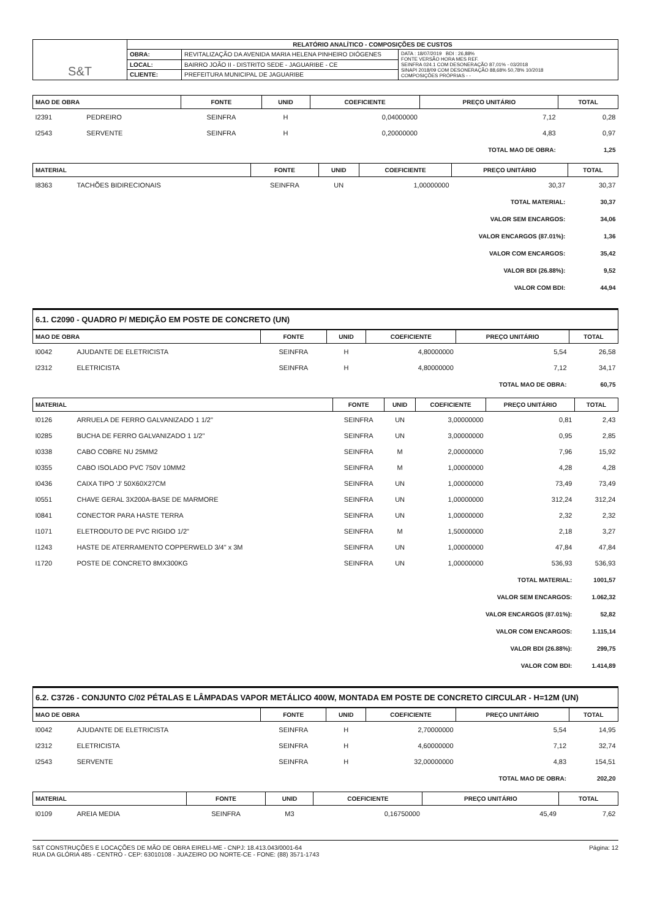| S&T | RELATÓRIO ANALÍTICO - COMPOSIÇÕES DE CUSTOS | | |
| | OBRA: | REVITALIZAÇÃO DA AVENIDA MARIA HELENA PINHEIRO DIÓGENES | DATA : 18/07/2019 BDI : 26,88% FONTE VERSÃO HORA MES REF. SEINFRA 024.1 COM DESONERAÇÃO 87,01% - 03/2018 SINAPI 2018/09 COM DESONERAÇÃO 88,68% 50,78% 10/2018 COMPOSIÇÕES PRÓPRIAS - - |
| | LOCAL: | BAIRRO JOÃO II - DISTRITO SEDE - JAGUARIBE - CE | |
| | CLIENTE: | PREFEITURA MUNICIPAL DE JAGUARIBE | |
| MAO DE OBRA | | FONTE | UNID | COEFICIENTE | PREÇO UNITÁRIO | TOTAL |
| --- | --- | --- | --- | --- | --- | --- |
| I2391 | PEDREIRO | SEINFRA | H | 0,04000000 | 7,12 | 0,28 |
| I2543 | SERVENTE | SEINFRA | H | 0,20000000 | 4,83 | 0,97 |
| TOTAL MAO DE OBRA: | | | | | | 1,25 |
| MATERIAL | | FONTE | UNID | COEFICIENTE | PREÇO UNITÁRIO | TOTAL |
| --- | --- | --- | --- | --- | --- | --- |
| I8363 | TACHÕES BIDIRECIONAIS | SEINFRA | UN | 1,00000000 | 30,37 | 30,37 |
| TOTAL MATERIAL: | | | | | | 30,37 |
| VALOR SEM ENCARGOS: | | | | | | 34,06 |
| VALOR ENCARGOS (87.01%): | | | | | | 1,36 |
| VALOR COM ENCARGOS: | | | | | | 35,42 |
| VALOR BDI (26.88%): | | | | | | 9,52 |
| VALOR COM BDI: | | | | | | 44,94 |
6.1. C2090 - QUADRO P/ MEDIÇÃO EM POSTE DE CONCRETO (UN)
| MAO DE OBRA | | FONTE | UNID | COEFICIENTE | PREÇO UNITÁRIO | TOTAL |
| --- | --- | --- | --- | --- | --- | --- |
| I0042 | AJUDANTE DE ELETRICISTA | SEINFRA | H | 4,80000000 | 5,54 | 26,58 |
| I2312 | ELETRICISTA | SEINFRA | H | 4,80000000 | 7,12 | 34,17 |
| TOTAL MAO DE OBRA: | | | | | | 60,75 |
| MATERIAL | | FONTE | UNID | COEFICIENTE | PREÇO UNITÁRIO | TOTAL |
| --- | --- | --- | --- | --- | --- | --- |
| I0126 | ARRUELA DE FERRO GALVANIZADO 1 1/2" | SEINFRA | UN | 3,00000000 | 0,81 | 2,43 |
| I0285 | BUCHA DE FERRO GALVANIZADO 1 1/2" | SEINFRA | UN | 3,00000000 | 0,95 | 2,85 |
| I0338 | CABO COBRE NU 25MM2 | SEINFRA | M | 2,00000000 | 7,96 | 15,92 |
| I0355 | CABO ISOLADO PVC 750V 10MM2 | SEINFRA | M | 1,00000000 | 4,28 | 4,28 |
| I0436 | CAIXA TIPO 'J' 50X60X27CM | SEINFRA | UN | 1,00000000 | 73,49 | 73,49 |
| I0551 | CHAVE GERAL 3X200A-BASE DE MARMORE | SEINFRA | UN | 1,00000000 | 312,24 | 312,24 |
| I0841 | CONECTOR PARA HASTE TERRA | SEINFRA | UN | 1,00000000 | 2,32 | 2,32 |
| I1071 | ELETRODUTO DE PVC RIGIDO 1/2" | SEINFRA | M | 1,50000000 | 2,18 | 3,27 |
| I1243 | HASTE DE ATERRAMENTO COPPERWELD 3/4" x 3M | SEINFRA | UN | 1,00000000 | 47,84 | 47,84 |
| I1720 | POSTE DE CONCRETO 8MX300KG | SEINFRA | UN | 1,00000000 | 536,93 | 536,93 |
| TOTAL MATERIAL: | | | | | | 1001,57 |
| VALOR SEM ENCARGOS: | | | | | | 1.062,32 |
| VALOR ENCARGOS (87.01%): | | | | | | 52,82 |
| VALOR COM ENCARGOS: | | | | | | 1.115,14 |
| VALOR BDI (26.88%): | | | | | | 299,75 |
| VALOR COM BDI: | | | | | | 1.414,89 |
6.2. C3726 - CONJUNTO C/02 PÉTALAS E LÂMPADAS VAPOR METÁLICO 400W, MONTADA EM POSTE DE CONCRETO CIRCULAR - H=12M (UN)
| MAO DE OBRA | | FONTE | UNID | COEFICIENTE | PREÇO UNITÁRIO | TOTAL |
| --- | --- | --- | --- | --- | --- | --- |
| I0042 | AJUDANTE DE ELETRICISTA | SEINFRA | H | 2,70000000 | 5,54 | 14,95 |
| I2312 | ELETRICISTA | SEINFRA | H | 4,60000000 | 7,12 | 32,74 |
| I2543 | SERVENTE | SEINFRA | H | 32,00000000 | 4,83 | 154,51 |
| TOTAL MAO DE OBRA: | | | | | | 202,20 |
| MATERIAL | | FONTE | UNID | COEFICIENTE | PREÇO UNITÁRIO | TOTAL |
| --- | --- | --- | --- | --- | --- | --- |
| I0109 | AREIA MEDIA | SEINFRA | M3 | 0,16750000 | 45,49 | 7,62 |
S&T CONSTRUÇÕES E LOCAÇÕES DE MÃO DE OBRA EIRELI-ME - CNPJ: 18.413.043/0001-64
RUA DA GLÓRIA 485 - CENTRO - CEP: 63010108 - JUAZEIRO DO NORTE-CE - FONE: (88) 3571-1743
Página: 12